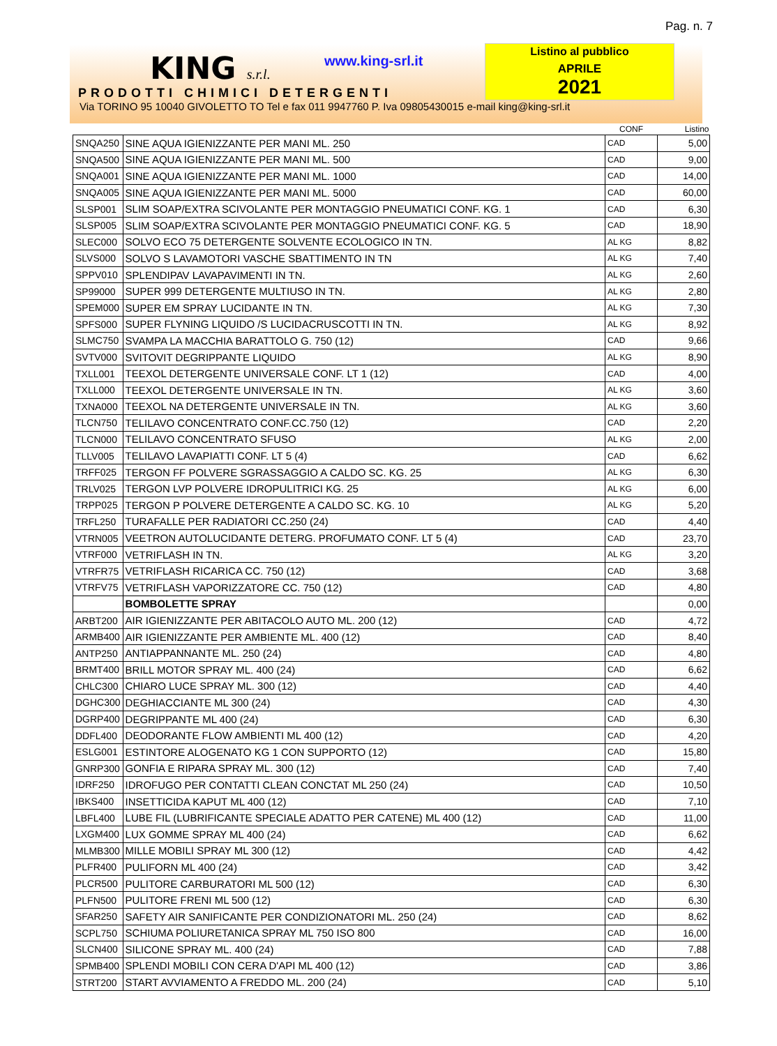Pag. n. 7
KING s.r.l.
PRODOTTI CHIMICI DETERGENTI
Via TORINO 95 10040 GIVOLETTO TO Tel e fax 011 9947760 P. Iva 09805430015 e-mail king@king-srl.it
www.king-srl.it
Listino al pubblico
APRILE
2021
| | | CONF | Listino |
| --- | --- | --- | --- |
| SNQA250 | SINE AQUA IGIENIZZANTE PER MANI ML. 250 | CAD | 5,00 |
| SNQA500 | SINE AQUA IGIENIZZANTE PER MANI ML. 500 | CAD | 9,00 |
| SNQA001 | SINE AQUA IGIENIZZANTE PER MANI ML. 1000 | CAD | 14,00 |
| SNQA005 | SINE AQUA IGIENIZZANTE PER MANI ML. 5000 | CAD | 60,00 |
| SLSP001 | SLIM SOAP/EXTRA SCIVOLANTE PER MONTAGGIO PNEUMATICI CONF. KG. 1 | CAD | 6,30 |
| SLSP005 | SLIM SOAP/EXTRA SCIVOLANTE PER MONTAGGIO PNEUMATICI CONF. KG. 5 | CAD | 18,90 |
| SLEC000 | SOLVO ECO 75 DETERGENTE SOLVENTE ECOLOGICO IN TN. | AL KG | 8,82 |
| SLVS000 | SOLVO S LAVAMOTORI VASCHE SBATTIMENTO IN TN | AL KG | 7,40 |
| SPPV010 | SPLENDIPAV LAVAPAVIMENTI IN TN. | AL KG | 2,60 |
| SP99000 | SUPER 999 DETERGENTE MULTIUSO IN TN. | AL KG | 2,80 |
| SPEM000 | SUPER EM SPRAY LUCIDANTE IN TN. | AL KG | 7,30 |
| SPFS000 | SUPER FLYNING LIQUIDO /S LUCIDACRUSCOTTI IN TN. | AL KG | 8,92 |
| SLMC750 | SVAMPA LA MACCHIA BARATTOLO G. 750 (12) | CAD | 9,66 |
| SVTV000 | SVITOVIT DEGRIPPANTE LIQUIDO | AL KG | 8,90 |
| TXLL001 | TEEXOL DETERGENTE UNIVERSALE CONF. LT 1 (12) | CAD | 4,00 |
| TXLL000 | TEEXOL DETERGENTE UNIVERSALE IN TN. | AL KG | 3,60 |
| TXNA000 | TEEXOL NA DETERGENTE UNIVERSALE IN TN. | AL KG | 3,60 |
| TLCN750 | TELILAVO CONCENTRATO CONF.CC.750 (12) | CAD | 2,20 |
| TLCN000 | TELILAVO CONCENTRATO SFUSO | AL KG | 2,00 |
| TLLV005 | TELILAVO LAVAPIATTI CONF. LT 5 (4) | CAD | 6,62 |
| TRFF025 | TERGON FF POLVERE SGRASSAGGIO A CALDO SC. KG. 25 | AL KG | 6,30 |
| TRLV025 | TERGON LVP POLVERE IDROPULITRICI KG. 25 | AL KG | 6,00 |
| TRPP025 | TERGON P POLVERE DETERGENTE A CALDO SC. KG. 10 | AL KG | 5,20 |
| TRFL250 | TURAFALLE PER RADIATORI CC.250 (24) | CAD | 4,40 |
| VTRN005 | VEETRON AUTOLUCIDANTE DETERG. PROFUMATO CONF. LT 5 (4) | CAD | 23,70 |
| VTRF000 | VETRIFLASH IN TN. | AL KG | 3,20 |
| VTRFR75 | VETRIFLASH RICARICA CC. 750 (12) | CAD | 3,68 |
| VTRFV75 | VETRIFLASH VAPORIZZATORE CC. 750 (12) | CAD | 4,80 |
| | BOMBOLETTE SPRAY | | 0,00 |
| ARBT200 | AIR IGIENIZZANTE PER ABITACOLO AUTO ML. 200 (12) | CAD | 4,72 |
| ARMB400 | AIR IGIENIZZANTE PER AMBIENTE ML. 400 (12) | CAD | 8,40 |
| ANTP250 | ANTIAPPANNANTE ML. 250 (24) | CAD | 4,80 |
| BRMT400 | BRILL MOTOR SPRAY ML. 400 (24) | CAD | 6,62 |
| CHLC300 | CHIARO LUCE SPRAY ML. 300 (12) | CAD | 4,40 |
| DGHC300 | DEGHIACCIANTE ML 300 (24) | CAD | 4,30 |
| DGRP400 | DEGRIPPANTE ML 400 (24) | CAD | 6,30 |
| DDFL400 | DEODORANTE FLOW AMBIENTI ML 400 (12) | CAD | 4,20 |
| ESLG001 | ESTINTORE ALOGENATO KG 1 CON SUPPORTO (12) | CAD | 15,80 |
| GNRP300 | GONFIA E RIPARA SPRAY ML. 300 (12) | CAD | 7,40 |
| IDRF250 | IDROFUGO PER CONTATTI CLEAN CONCTAT ML 250 (24) | CAD | 10,50 |
| IBKS400 | INSETTICIDA KAPUT ML 400 (12) | CAD | 7,10 |
| LBFL400 | LUBE FIL (LUBRIFICANTE SPECIALE ADATTO PER CATENE) ML 400 (12) | CAD | 11,00 |
| LXGM400 | LUX GOMME SPRAY ML 400 (24) | CAD | 6,62 |
| MLMB300 | MILLE MOBILI SPRAY ML 300 (12) | CAD | 4,42 |
| PLFR400 | PULIFORN ML 400 (24) | CAD | 3,42 |
| PLCR500 | PULITORE CARBURATORI ML 500 (12) | CAD | 6,30 |
| PLFN500 | PULITORE FRENI ML 500 (12) | CAD | 6,30 |
| SFAR250 | SAFETY AIR SANIFICANTE PER CONDIZIONATORI ML. 250 (24) | CAD | 8,62 |
| SCPL750 | SCHIUMA POLIURETANICA SPRAY ML 750 ISO 800 | CAD | 16,00 |
| SLCN400 | SILICONE SPRAY ML. 400 (24) | CAD | 7,88 |
| SPMB400 | SPLENDI MOBILI CON CERA D'API ML 400 (12) | CAD | 3,86 |
| STRT200 | START AVVIAMENTO A FREDDO ML. 200 (24) | CAD | 5,10 |